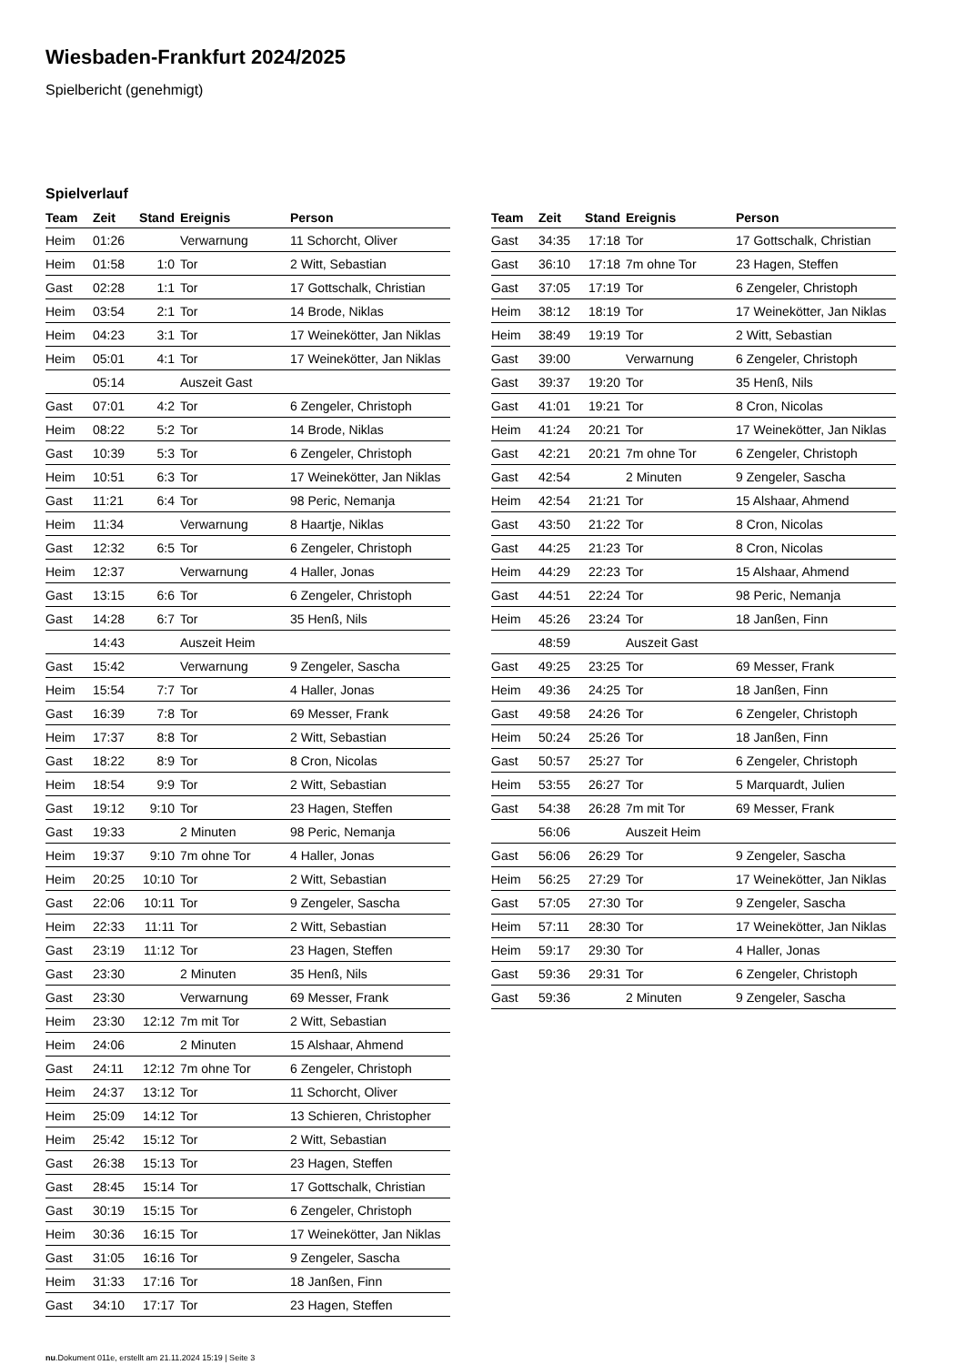Wiesbaden-Frankfurt 2024/2025
Spielbericht (genehmigt)
Spielverlauf
| Team | Zeit | Stand | Ereignis | Person |
| --- | --- | --- | --- | --- |
| Heim | 01:26 | | Verwarnung | 11 Schorcht, Oliver |
| Heim | 01:58 | 1:0 | Tor | 2 Witt, Sebastian |
| Gast | 02:28 | 1:1 | Tor | 17 Gottschalk, Christian |
| Heim | 03:54 | 2:1 | Tor | 14 Brode, Niklas |
| Heim | 04:23 | 3:1 | Tor | 17 Weinekötter, Jan Niklas |
| Heim | 05:01 | 4:1 | Tor | 17 Weinekötter, Jan Niklas |
| | 05:14 | | Auszeit Gast | |
| Gast | 07:01 | 4:2 | Tor | 6 Zengeler, Christoph |
| Heim | 08:22 | 5:2 | Tor | 14 Brode, Niklas |
| Gast | 10:39 | 5:3 | Tor | 6 Zengeler, Christoph |
| Heim | 10:51 | 6:3 | Tor | 17 Weinekötter, Jan Niklas |
| Gast | 11:21 | 6:4 | Tor | 98 Peric, Nemanja |
| Heim | 11:34 | | Verwarnung | 8 Haartje, Niklas |
| Gast | 12:32 | 6:5 | Tor | 6 Zengeler, Christoph |
| Heim | 12:37 | | Verwarnung | 4 Haller, Jonas |
| Gast | 13:15 | 6:6 | Tor | 6 Zengeler, Christoph |
| Gast | 14:28 | 6:7 | Tor | 35 Henß, Nils |
| | 14:43 | | Auszeit Heim | |
| Gast | 15:42 | | Verwarnung | 9 Zengeler, Sascha |
| Heim | 15:54 | 7:7 | Tor | 4 Haller, Jonas |
| Gast | 16:39 | 7:8 | Tor | 69 Messer, Frank |
| Heim | 17:37 | 8:8 | Tor | 2 Witt, Sebastian |
| Gast | 18:22 | 8:9 | Tor | 8 Cron, Nicolas |
| Heim | 18:54 | 9:9 | Tor | 2 Witt, Sebastian |
| Gast | 19:12 | 9:10 | Tor | 23 Hagen, Steffen |
| Gast | 19:33 | | 2 Minuten | 98 Peric, Nemanja |
| Heim | 19:37 | 9:10 | 7m ohne Tor | 4 Haller, Jonas |
| Heim | 20:25 | 10:10 | Tor | 2 Witt, Sebastian |
| Gast | 22:06 | 10:11 | Tor | 9 Zengeler, Sascha |
| Heim | 22:33 | 11:11 | Tor | 2 Witt, Sebastian |
| Gast | 23:19 | 11:12 | Tor | 23 Hagen, Steffen |
| Gast | 23:30 | | 2 Minuten | 35 Henß, Nils |
| Gast | 23:30 | | Verwarnung | 69 Messer, Frank |
| Heim | 23:30 | 12:12 | 7m mit Tor | 2 Witt, Sebastian |
| Heim | 24:06 | | 2 Minuten | 15 Alshaar, Ahmend |
| Gast | 24:11 | 12:12 | 7m ohne Tor | 6 Zengeler, Christoph |
| Heim | 24:37 | 13:12 | Tor | 11 Schorcht, Oliver |
| Heim | 25:09 | 14:12 | Tor | 13 Schieren, Christopher |
| Heim | 25:42 | 15:12 | Tor | 2 Witt, Sebastian |
| Gast | 26:38 | 15:13 | Tor | 23 Hagen, Steffen |
| Gast | 28:45 | 15:14 | Tor | 17 Gottschalk, Christian |
| Gast | 30:19 | 15:15 | Tor | 6 Zengeler, Christoph |
| Heim | 30:36 | 16:15 | Tor | 17 Weinekötter, Jan Niklas |
| Gast | 31:05 | 16:16 | Tor | 9 Zengeler, Sascha |
| Heim | 31:33 | 17:16 | Tor | 18 Janßen, Finn |
| Gast | 34:10 | 17:17 | Tor | 23 Hagen, Steffen |
| Team | Zeit | Stand | Ereignis | Person |
| --- | --- | --- | --- | --- |
| Gast | 34:35 | 17:18 | Tor | 17 Gottschalk, Christian |
| Gast | 36:10 | 17:18 | 7m ohne Tor | 23 Hagen, Steffen |
| Gast | 37:05 | 17:19 | Tor | 6 Zengeler, Christoph |
| Heim | 38:12 | 18:19 | Tor | 17 Weinekötter, Jan Niklas |
| Heim | 38:49 | 19:19 | Tor | 2 Witt, Sebastian |
| Gast | 39:00 | | Verwarnung | 6 Zengeler, Christoph |
| Gast | 39:37 | 19:20 | Tor | 35 Henß, Nils |
| Gast | 41:01 | 19:21 | Tor | 8 Cron, Nicolas |
| Heim | 41:24 | 20:21 | Tor | 17 Weinekötter, Jan Niklas |
| Gast | 42:21 | 20:21 | 7m ohne Tor | 6 Zengeler, Christoph |
| Gast | 42:54 | | 2 Minuten | 9 Zengeler, Sascha |
| Heim | 42:54 | 21:21 | Tor | 15 Alshaar, Ahmend |
| Gast | 43:50 | 21:22 | Tor | 8 Cron, Nicolas |
| Gast | 44:25 | 21:23 | Tor | 8 Cron, Nicolas |
| Heim | 44:29 | 22:23 | Tor | 15 Alshaar, Ahmend |
| Gast | 44:51 | 22:24 | Tor | 98 Peric, Nemanja |
| Heim | 45:26 | 23:24 | Tor | 18 Janßen, Finn |
| | 48:59 | | Auszeit Gast | |
| Gast | 49:25 | 23:25 | Tor | 69 Messer, Frank |
| Heim | 49:36 | 24:25 | Tor | 18 Janßen, Finn |
| Gast | 49:58 | 24:26 | Tor | 6 Zengeler, Christoph |
| Heim | 50:24 | 25:26 | Tor | 18 Janßen, Finn |
| Gast | 50:57 | 25:27 | Tor | 6 Zengeler, Christoph |
| Heim | 53:55 | 26:27 | Tor | 5 Marquardt, Julien |
| Gast | 54:38 | 26:28 | 7m mit Tor | 69 Messer, Frank |
| | 56:06 | | Auszeit Heim | |
| Gast | 56:06 | 26:29 | Tor | 9 Zengeler, Sascha |
| Heim | 56:25 | 27:29 | Tor | 17 Weinekötter, Jan Niklas |
| Gast | 57:05 | 27:30 | Tor | 9 Zengeler, Sascha |
| Heim | 57:11 | 28:30 | Tor | 17 Weinekötter, Jan Niklas |
| Heim | 59:17 | 29:30 | Tor | 4 Haller, Jonas |
| Gast | 59:36 | 29:31 | Tor | 6 Zengeler, Christoph |
| Gast | 59:36 | | 2 Minuten | 9 Zengeler, Sascha |
nu.Dokument 011e, erstellt am 21.11.2024 15:19 | Seite 3